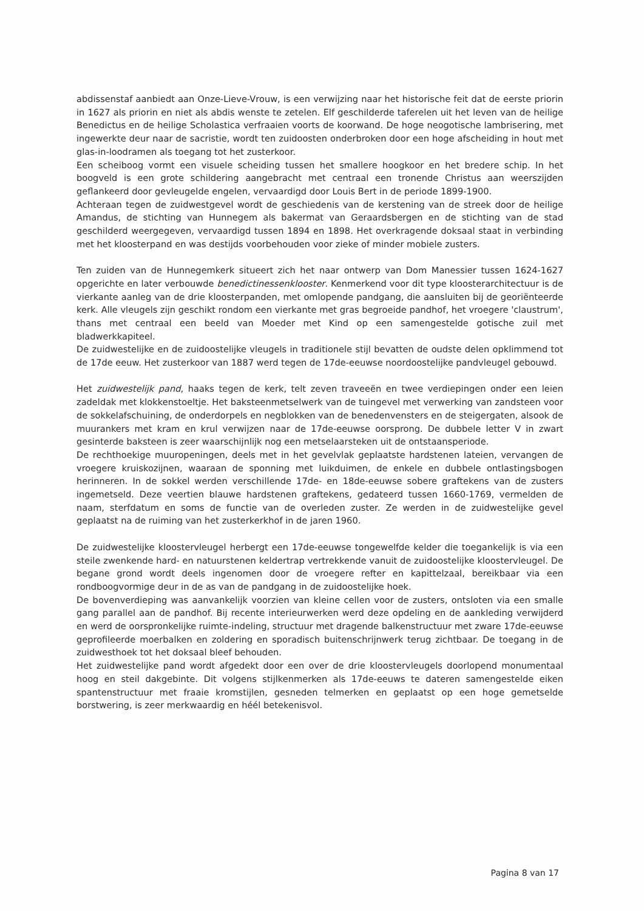abdissenstaf aanbiedt aan Onze-Lieve-Vrouw, is een verwijzing naar het historische feit dat de eerste priorin in 1627 als priorin en niet als abdis wenste te zetelen. Elf geschilderde taferelen uit het leven van de heilige Benedictus en de heilige Scholastica verfraaien voorts de koorwand. De hoge neogotische lambrisering, met ingewerkte deur naar de sacristie, wordt ten zuidoosten onderbroken door een hoge afscheiding in hout met glas-in-loodramen als toegang tot het zusterkoor.
Een scheiboog vormt een visuele scheiding tussen het smallere hoogkoor en het bredere schip. In het boogveld is een grote schildering aangebracht met centraal een tronende Christus aan weerszijden geflankeerd door gevleugelde engelen, vervaardigd door Louis Bert in de periode 1899-1900.
Achteraan tegen de zuidwestgevel wordt de geschiedenis van de kerstening van de streek door de heilige Amandus, de stichting van Hunnegem als bakermat van Geraardsbergen en de stichting van de stad geschilderd weergegeven, vervaardigd tussen 1894 en 1898. Het overkragende doksaal staat in verbinding met het kloosterpand en was destijds voorbehouden voor zieke of minder mobiele zusters.
Ten zuiden van de Hunnegemkerk situeert zich het naar ontwerp van Dom Manessier tussen 1624-1627 opgerichte en later verbouwde benedictinessenklooster. Kenmerkend voor dit type kloosterarchitectuur is de vierkante aanleg van de drie kloosterpanden, met omlopende pandgang, die aansluiten bij de georiënteerde kerk. Alle vleugels zijn geschikt rondom een vierkante met gras begroeide pandhof, het vroegere 'claustrum', thans met centraal een beeld van Moeder met Kind op een samengestelde gotische zuil met bladwerkkapiteel.
De zuidwestelijke en de zuidoostelijke vleugels in traditionele stijl bevatten de oudste delen opklimmend tot de 17de eeuw. Het zusterkoor van 1887 werd tegen de 17de-eeuwse noordoostelijke pandvleugel gebouwd.
Het zuidwestelijk pand, haaks tegen de kerk, telt zeven traveeën en twee verdiepingen onder een leien zadeldak met klokkenstoeltje. Het baksteenmetselwerk van de tuingevel met verwerking van zandsteen voor de sokkelafschuining, de onderdorpels en negblokken van de benedenvensters en de steigergaten, alsook de muurankers met kram en krul verwijzen naar de 17de-eeuwse oorsprong. De dubbele letter V in zwart gesinterde baksteen is zeer waarschijnlijk nog een metselaarsteken uit de ontstaansperiode.
De rechthoekige muuropeningen, deels met in het gevelvlak geplaatste hardstenen lateien, vervangen de vroegere kruiskozijnen, waaraan de sponning met luikduimen, de enkele en dubbele ontlastingsbogen herinneren. In de sokkel werden verschillende 17de- en 18de-eeuwse sobere graftekens van de zusters ingemetseld. Deze veertien blauwe hardstenen graftekens, gedateerd tussen 1660-1769, vermelden de naam, sterfdatum en soms de functie van de overleden zuster. Ze werden in de zuidwestelijke gevel geplaatst na de ruiming van het zusterkerkhof in de jaren 1960.
De zuidwestelijke kloostervleugel herbergt een 17de-eeuwse tongewelfde kelder die toegankelijk is via een steile zwenkende hard- en natuurstenen keldertrap vertrekkende vanuit de zuidoostelijke kloostervleugel. De begane grond wordt deels ingenomen door de vroegere refter en kapittelzaal, bereikbaar via een rondboogvormige deur in de as van de pandgang in de zuidoostelijke hoek.
De bovenverdieping was aanvankelijk voorzien van kleine cellen voor de zusters, ontsloten via een smalle gang parallel aan de pandhof. Bij recente interieurwerken werd deze opdeling en de aankleding verwijderd en werd de oorspronkelijke ruimte-indeling, structuur met dragende balkenstructuur met zware 17de-eeuwse geprofileerde moerbalken en zoldering en sporadisch buitenschrijnwerk terug zichtbaar. De toegang in de zuidwesthoek tot het doksaal bleef behouden.
Het zuidwestelijke pand wordt afgedekt door een over de drie kloostervleugels doorlopend monumentaal hoog en steil dakgebinte. Dit volgens stijlkenmerken als 17de-eeuws te dateren samengestelde eiken spantenstructuur met fraaie kromstijlen, gesneden telmerken en geplaatst op een hoge gemetselde borstwering, is zeer merkwaardig en héél betekenisvol.
Pagina 8 van 17